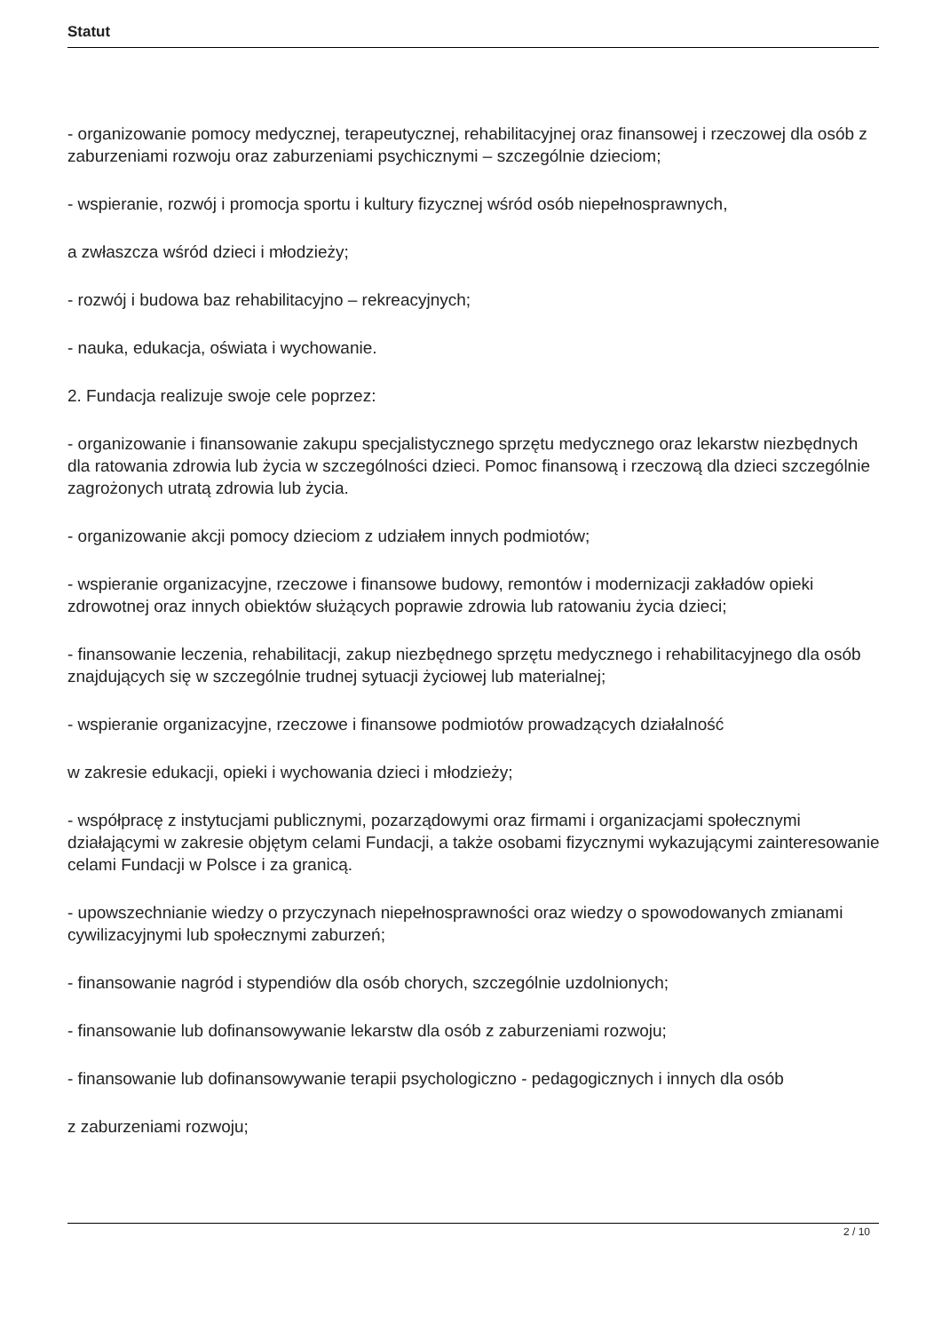Statut
- organizowanie pomocy medycznej, terapeutycznej, rehabilitacyjnej oraz finansowej i rzeczowej dla osób z zaburzeniami rozwoju oraz zaburzeniami psychicznymi – szczególnie dzieciom;
- wspieranie, rozwój i promocja sportu i kultury fizycznej wśród osób niepełnosprawnych,
a zwłaszcza wśród dzieci i młodzieży;
- rozwój i budowa baz rehabilitacyjno – rekreacyjnych;
- nauka, edukacja, oświata i wychowanie.
2. Fundacja realizuje swoje cele poprzez:
- organizowanie i finansowanie zakupu specjalistycznego sprzętu medycznego oraz lekarstw niezbędnych dla ratowania zdrowia lub życia w szczególności dzieci. Pomoc finansową i rzeczową dla dzieci szczególnie zagrożonych utratą zdrowia lub życia.
- organizowanie akcji pomocy dzieciom z udziałem innych podmiotów;
- wspieranie organizacyjne, rzeczowe i finansowe budowy, remontów i modernizacji zakładów opieki zdrowotnej oraz innych obiektów służących poprawie zdrowia lub ratowaniu życia dzieci;
- finansowanie leczenia, rehabilitacji, zakup niezbędnego sprzętu medycznego i rehabilitacyjnego dla osób znajdujących się w szczególnie trudnej sytuacji życiowej lub materialnej;
- wspieranie organizacyjne, rzeczowe i finansowe podmiotów prowadzących działalność
w zakresie edukacji, opieki i wychowania dzieci i młodzieży;
- współpracę z instytucjami publicznymi, pozarządowymi oraz firmami i organizacjami społecznymi działającymi w zakresie objętym celami Fundacji, a także osobami fizycznymi wykazującymi zainteresowanie celami Fundacji w Polsce i za granicą.
- upowszechnianie wiedzy o przyczynach niepełnosprawności oraz wiedzy o spowodowanych zmianami cywilizacyjnymi lub społecznymi zaburzeń;
- finansowanie nagród i stypendiów dla osób chorych, szczególnie uzdolnionych;
- finansowanie lub dofinansowywanie lekarstw dla osób z zaburzeniami rozwoju;
- finansowanie lub dofinansowywanie terapii psychologiczno - pedagogicznych i innych dla osób
z zaburzeniami rozwoju;
2 / 10